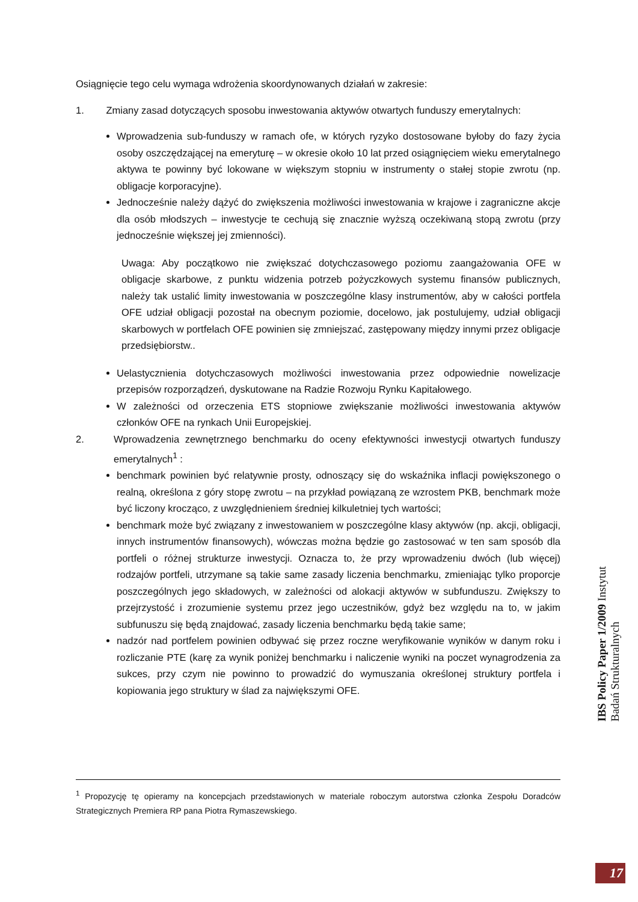Osiągnięcie tego celu wymaga wdrożenia skoordynowanych działań w zakresie:
1. Zmiany zasad dotyczących sposobu inwestowania aktywów otwartych funduszy emerytalnych:
Wprowadzenia sub-funduszy w ramach ofe, w których ryzyko dostosowane byłoby do fazy życia osoby oszczędzającej na emeryturę – w okresie około 10 lat przed osiągnięciem wieku emerytalnego aktywa te powinny być lokowane w większym stopniu w instrumenty o stałej stopie zwrotu (np. obligacje korporacyjne).
Jednocześnie należy dążyć do zwiększenia możliwości inwestowania w krajowe i zagraniczne akcje dla osób młodszych – inwestycje te cechują się znacznie wyższą oczekiwaną stopą zwrotu (przy jednocześnie większej jej zmienności).
Uwaga: Aby początkowo nie zwiększać dotychczasowego poziomu zaangażowania OFE w obligacje skarbowe, z punktu widzenia potrzeb pożyczkowych systemu finansów publicznych, należy tak ustalić limity inwestowania w poszczególne klasy instrumentów, aby w całości portfela OFE udział obligacji pozostał na obecnym poziomie, docelowo, jak postulujemy, udział obligacji skarbowych w portfelach OFE powinien się zmniejszać, zastępowany między innymi przez obligacje przedsiębiorstw..
Uelastycznienia dotychczasowych możliwości inwestowania przez odpowiednie nowelizacje przepisów rozporządzeń, dyskutowane na Radzie Rozwoju Rynku Kapitałowego.
W zależności od orzeczenia ETS stopniowe zwiększanie możliwości inwestowania aktywów członków OFE na rynkach Unii Europejskiej.
2. Wprowadzenia zewnętrznego benchmarku do oceny efektywności inwestycji otwartych funduszy emerytalnych<sup>1</sup> :
benchmark powinien być relatywnie prosty, odnoszący się do wskaźnika inflacji powiększonego o realną, określona z góry stopę zwrotu – na przykład powiązaną ze wzrostem PKB, benchmark może być liczony krocząco, z uwzględnieniem średniej kilkuletniej tych wartości;
benchmark może być związany z inwestowaniem w poszczególne klasy aktywów (np. akcji, obligacji, innych instrumentów finansowych), wówczas można będzie go zastosować w ten sam sposób dla portfeli o różnej strukturze inwestycji. Oznacza to, że przy wprowadzeniu dwóch (lub więcej) rodzajów portfeli, utrzymane są takie same zasady liczenia benchmarku, zmieniając tylko proporcje poszczególnych jego składowych, w zależności od alokacji aktywów w subfunduszu. Zwiększy to przejrzystość i zrozumienie systemu przez jego uczestników, gdyż bez względu na to, w jakim subfunuszu się będą znajdować, zasady liczenia benchmarku będą takie same;
nadzór nad portfelem powinien odbywać się przez roczne weryfikowanie wyników w danym roku i rozliczanie PTE (karę za wynik poniżej benchmarku i naliczenie wyniki na poczet wynagrodzenia za sukces, przy czym nie powinno to prowadzić do wymuszania określonej struktury portfela i kopiowania jego struktury w ślad za największymi OFE.
<sup>1</sup> Propozycję tę opieramy na koncepcjach przedstawionych w materiale roboczym autorstwa członka Zespołu Doradców Strategicznych Premiera RP pana Piotra Rymaszewskiego.
IBS Policy Paper 1/2009 Instytut Badań Strukturalnych
17